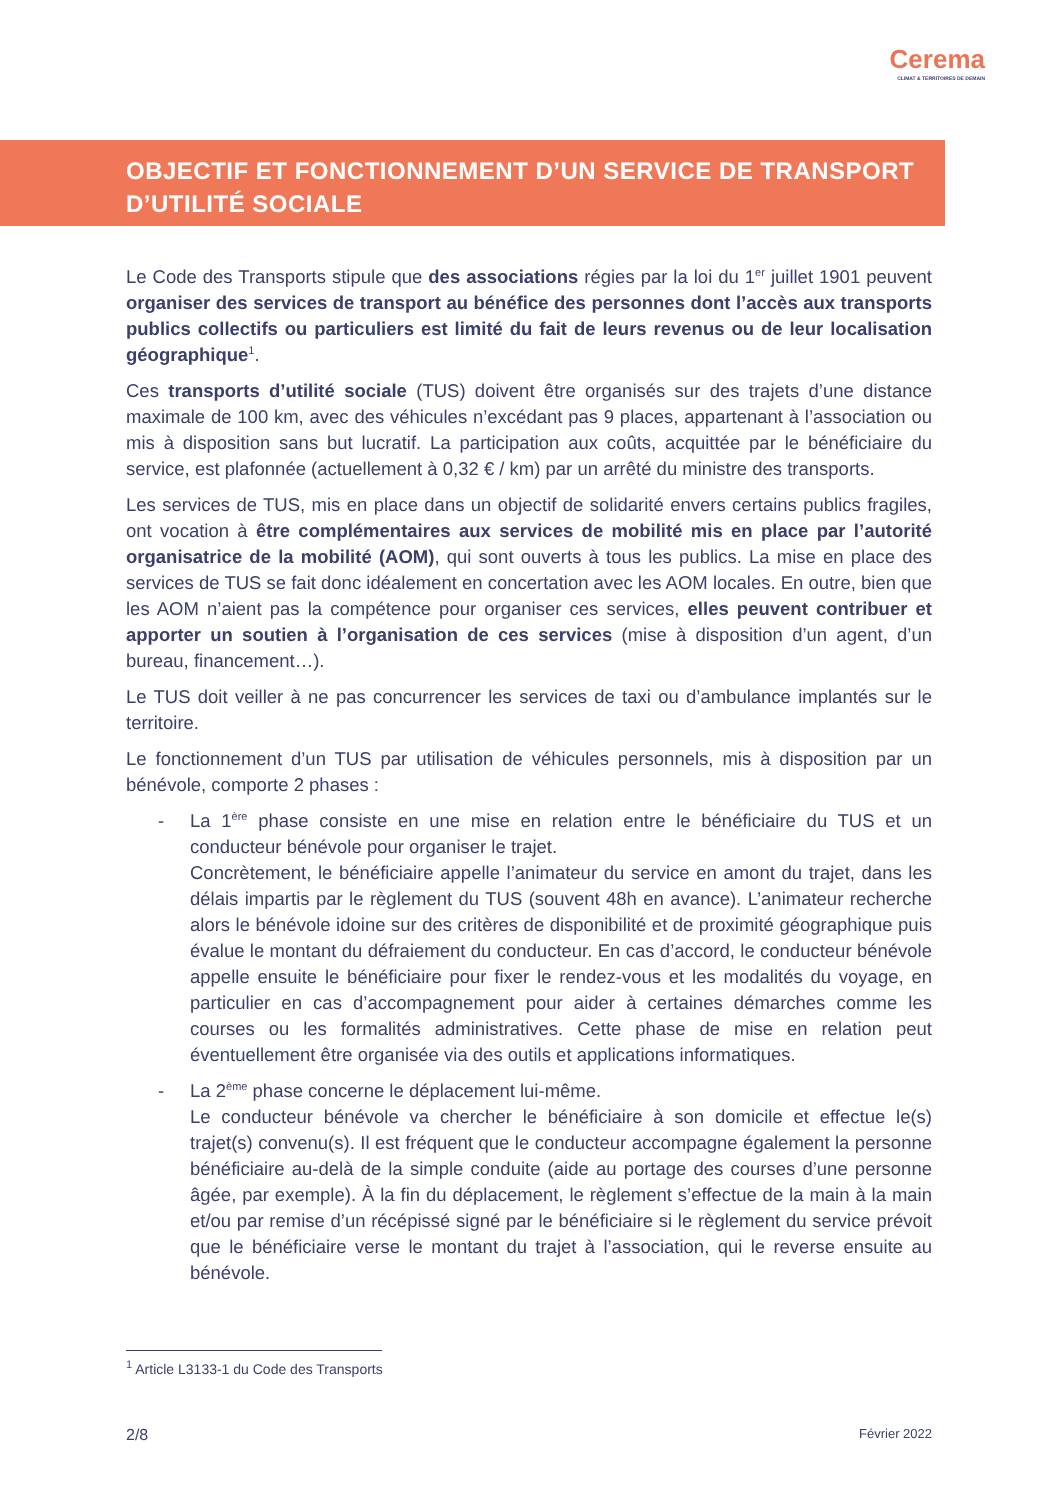Cerema
CLIMAT & TERRITOIRES DE DEMAIN
OBJECTIF ET FONCTIONNEMENT D’UN SERVICE DE TRANSPORT D’UTILITÉ SOCIALE
Le Code des Transports stipule que des associations régies par la loi du 1<sup>er</sup> juillet 1901 peuvent organiser des services de transport au bénéfice des personnes dont l’accès aux transports publics collectifs ou particuliers est limité du fait de leurs revenus ou de leur localisation géographique<sup>1</sup>.
Ces transports d’utilité sociale (TUS) doivent être organisés sur des trajets d’une distance maximale de 100 km, avec des véhicules n’excédant pas 9 places, appartenant à l’association ou mis à disposition sans but lucratif. La participation aux coûts, acquittée par le bénéficiaire du service, est plafonnée (actuellement à 0,32 € / km) par un arrêté du ministre des transports.
Les services de TUS, mis en place dans un objectif de solidarité envers certains publics fragiles, ont vocation à être complémentaires aux services de mobilité mis en place par l’autorité organisatrice de la mobilité (AOM), qui sont ouverts à tous les publics. La mise en place des services de TUS se fait donc idéalement en concertation avec les AOM locales. En outre, bien que les AOM n’aient pas la compétence pour organiser ces services, elles peuvent contribuer et apporter un soutien à l’organisation de ces services (mise à disposition d’un agent, d’un bureau, financement…).
Le TUS doit veiller à ne pas concurrencer les services de taxi ou d’ambulance implantés sur le territoire.
Le fonctionnement d’un TUS par utilisation de véhicules personnels, mis à disposition par un bénévole, comporte 2 phases :
- La 1<sup>ère</sup> phase consiste en une mise en relation entre le bénéficiaire du TUS et un conducteur bénévole pour organiser le trajet.
Concrètement, le bénéficiaire appelle l’animateur du service en amont du trajet, dans les délais impartis par le règlement du TUS (souvent 48h en avance). L’animateur recherche alors le bénévole idoine sur des critères de disponibilité et de proximité géographique puis évalue le montant du défraiement du conducteur. En cas d’accord, le conducteur bénévole appelle ensuite le bénéficiaire pour fixer le rendez-vous et les modalités du voyage, en particulier en cas d’accompagnement pour aider à certaines démarches comme les courses ou les formalités administratives. Cette phase de mise en relation peut éventuellement être organisée via des outils et applications informatiques.
- La 2<sup>ème</sup> phase concerne le déplacement lui-même.
Le conducteur bénévole va chercher le bénéficiaire à son domicile et effectue le(s) trajet(s) convenu(s). Il est fréquent que le conducteur accompagne également la personne bénéficiaire au-delà de la simple conduite (aide au portage des courses d’une personne âgée, par exemple). À la fin du déplacement, le règlement s’effectue de la main à la main et/ou par remise d’un récépissé signé par le bénéficiaire si le règlement du service prévoit que le bénéficiaire verse le montant du trajet à l’association, qui le reverse ensuite au bénévole.
<sup>1</sup> Article L3133-1 du Code des Transports
2/8 Février 2022